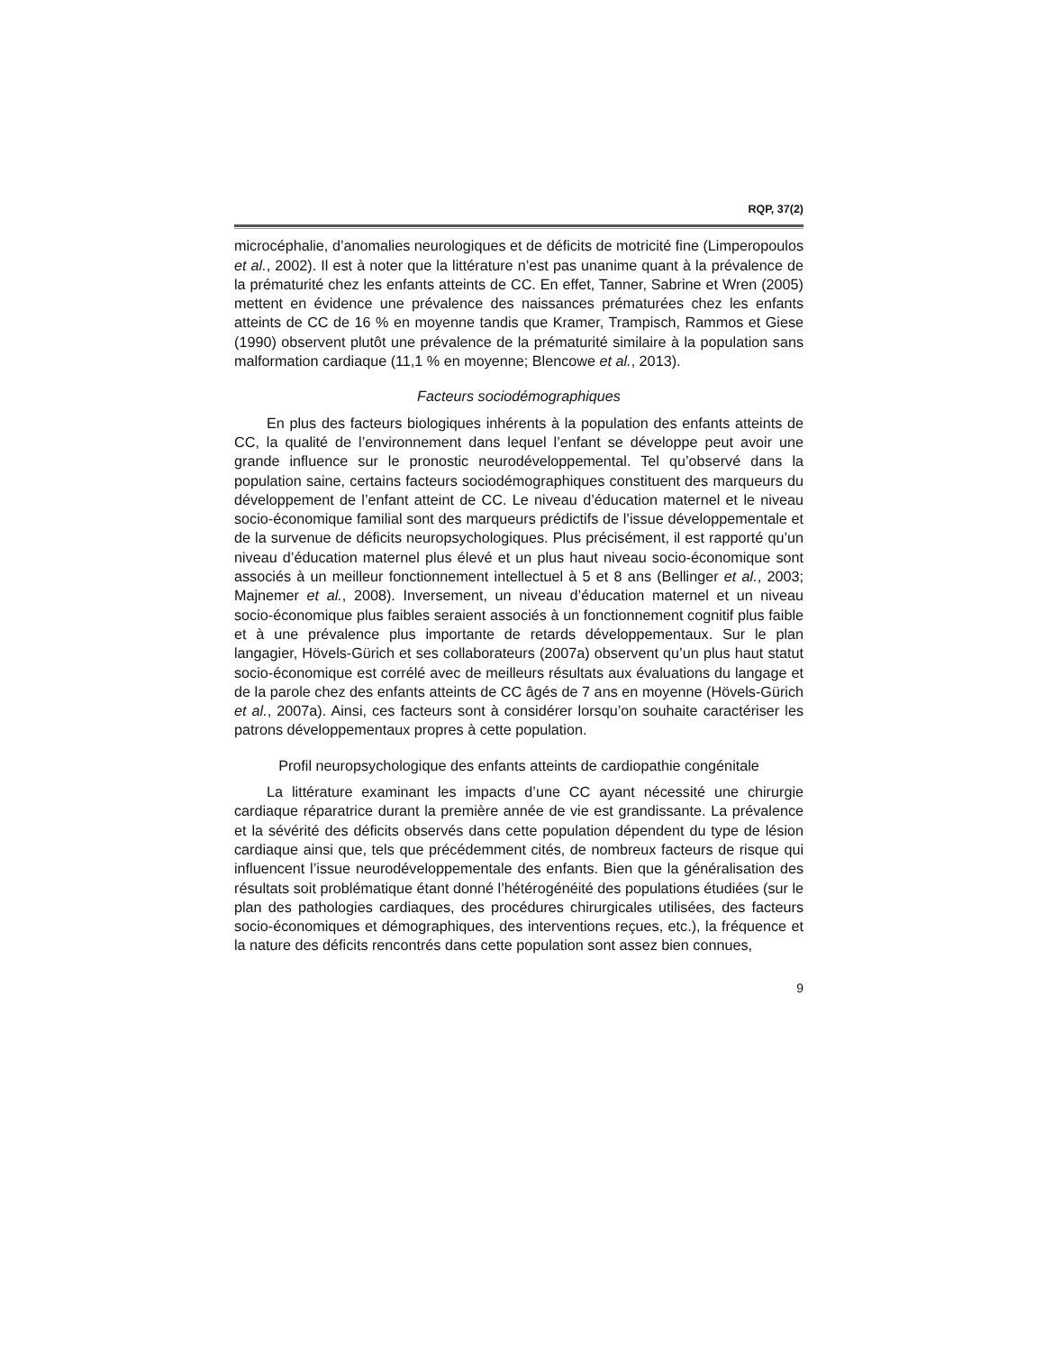RQP, 37(2)
microcéphalie, d’anomalies neurologiques et de déficits de motricité fine (Limperopoulos et al., 2002). Il est à noter que la littérature n’est pas unanime quant à la prévalence de la prématurité chez les enfants atteints de CC. En effet, Tanner, Sabrine et Wren (2005) mettent en évidence une prévalence des naissances prématurées chez les enfants atteints de CC de 16 % en moyenne tandis que Kramer, Trampisch, Rammos et Giese (1990) observent plutôt une prévalence de la prématurité similaire à la population sans malformation cardiaque (11,1 % en moyenne; Blencowe et al., 2013).
Facteurs sociodémographiques
En plus des facteurs biologiques inhérents à la population des enfants atteints de CC, la qualité de l’environnement dans lequel l’enfant se développe peut avoir une grande influence sur le pronostic neurodéveloppemental. Tel qu’observé dans la population saine, certains facteurs sociodémographiques constituent des marqueurs du développement de l’enfant atteint de CC. Le niveau d’éducation maternel et le niveau socio-économique familial sont des marqueurs prédictifs de l’issue développementale et de la survenue de déficits neuropsychologiques. Plus précisément, il est rapporté qu’un niveau d’éducation maternel plus élevé et un plus haut niveau socio-économique sont associés à un meilleur fonctionnement intellectuel à 5 et 8 ans (Bellinger et al., 2003; Majnemer et al., 2008). Inversement, un niveau d’éducation maternel et un niveau socio-économique plus faibles seraient associés à un fonctionnement cognitif plus faible et à une prévalence plus importante de retards développementaux. Sur le plan langagier, Hövels-Gürich et ses collaborateurs (2007a) observent qu’un plus haut statut socio-économique est corrélé avec de meilleurs résultats aux évaluations du langage et de la parole chez des enfants atteints de CC âgés de 7 ans en moyenne (Hövels-Gürich et al., 2007a). Ainsi, ces facteurs sont à considérer lorsqu’on souhaite caractériser les patrons développementaux propres à cette population.
Profil neuropsychologique des enfants atteints de cardiopathie congénitale
La littérature examinant les impacts d’une CC ayant nécessité une chirurgie cardiaque réparatrice durant la première année de vie est grandissante. La prévalence et la sévérité des déficits observés dans cette population dépendent du type de lésion cardiaque ainsi que, tels que précédemment cités, de nombreux facteurs de risque qui influencent l’issue neurodéveloppementale des enfants. Bien que la généralisation des résultats soit problématique étant donné l’hétérogénéité des populations étudiées (sur le plan des pathologies cardiaques, des procédures chirurgicales utilisées, des facteurs socio-économiques et démographiques, des interventions reçues, etc.), la fréquence et la nature des déficits rencontrés dans cette population sont assez bien connues,
9